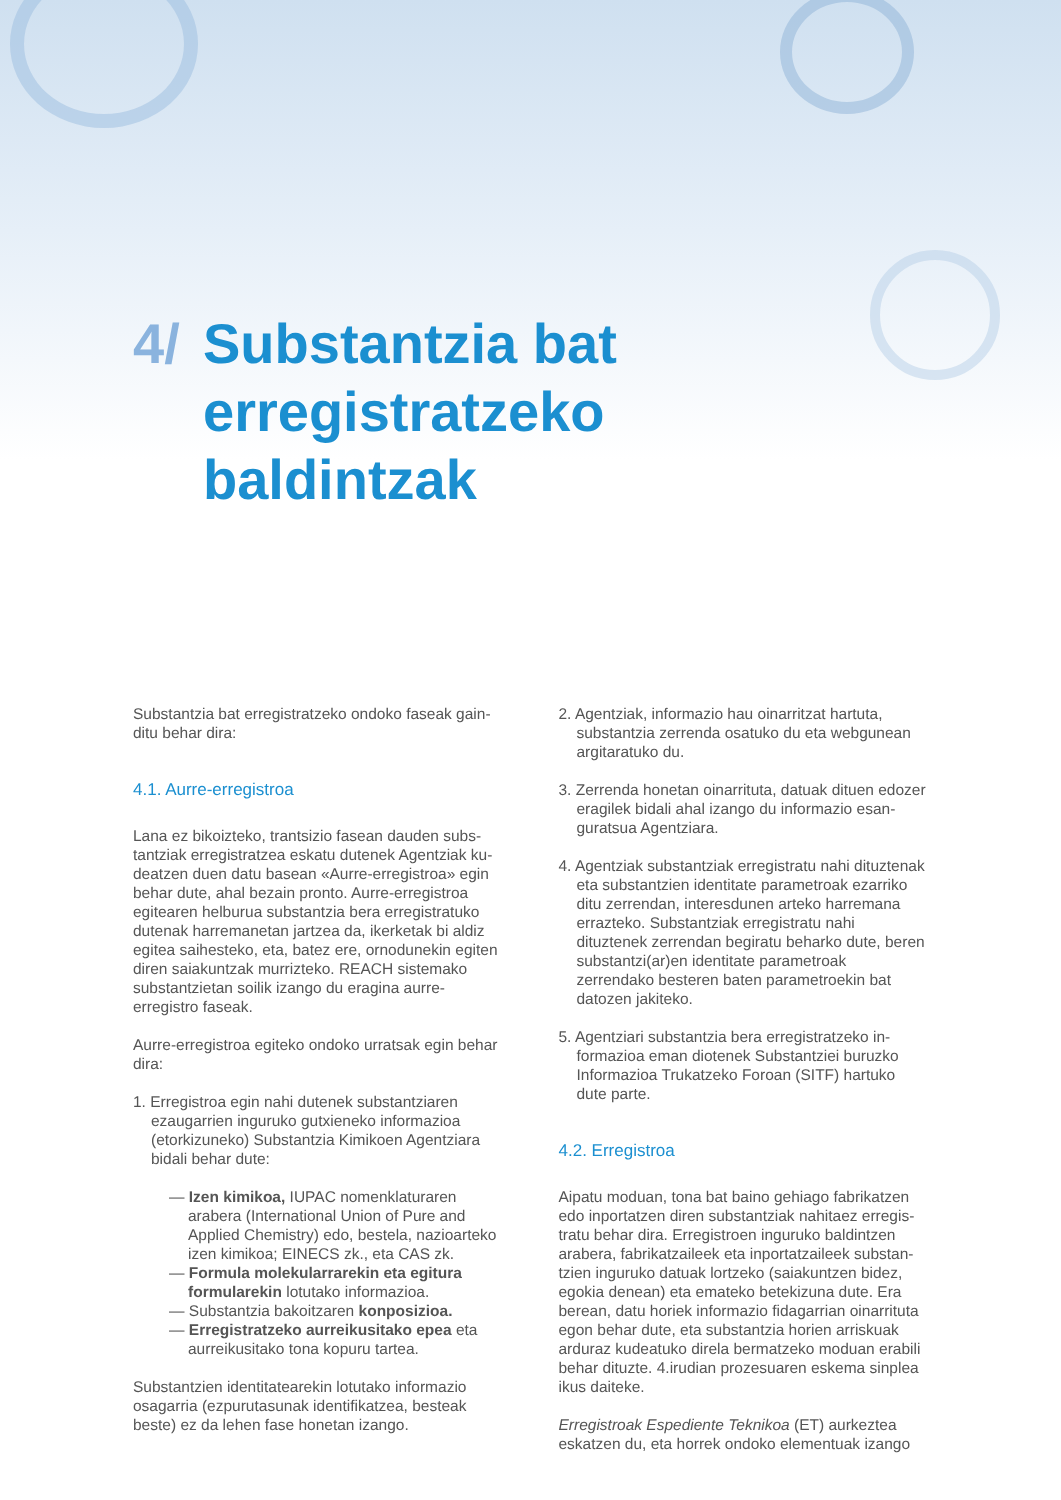4/ Substantzia bat
erregistratzeko
baldintzak
Substantzia bat erregistratzeko ondoko faseak gain­ditu behar dira:
4.1. Aurre-erregistroa
Lana ez bikoizteko, trantsizio fasean dauden subs­tantziak erregistratzea eskatu dutenek Agentziak ku­deatzen duen datu basean «Aurre-erregistroa» egin behar dute, ahal bezain pronto. Aurre-erregistroa egitearen helburua substantzia bera erregistratu­ko dutenak harremanetan jartzea da, ikerketak bi aldiz egitea saihesteko, eta, batez ere, ornodunekin egiten diren saiakuntzak murrizteko. REACH siste­mako substantzietan soilik izango du eragina aurre-erregistro faseak.
Aurre-erregistroa egiteko ondoko urratsak egin behar dira:
1. Erregistroa egin nahi dutenek substantziaren ezaugarrien inguruko gutxieneko informazioa (etorkizuneko) Substantzia Kimikoen Agentziara bidali behar dute:
— Izen kimikoa, IUPAC nomenklaturaren arabera (International Union of Pure and Applied Che­mistry) edo, bestela, nazioarteko izen kimikoa; EINECS zk., eta CAS zk.
— Formula molekularrarekin eta egitura formu­larekin lotutako informazioa.
— Substantzia bakoitzaren konposizioa.
— Erregistratzeko aurreikusitako epea eta aurreikusitako tona kopuru tartea.
Substantzien identitatearekin lotutako informazio osagarria (ezpurutasunak identifikatzea, besteak beste) ez da lehen fase honetan izango.
2. Agentziak, informazio hau oinarritzat hartuta, substantzia zerrenda osatuko du eta webgunean argitaratuko du.
3. Zerrenda honetan oinarrituta, datuak dituen edo­zer eragilek bidali ahal izango du informazio esan­guratsua Agentziara.
4. Agentziak substantziak erregistratu nahi dituz­tenak eta substantzien identitate parametroak ezarriko ditu zerrendan, interesdunen arteko harremana errazteko. Substantziak erregistratu nahi dituztenek zerrendan begiratu beharko dute, beren substantzi(ar)en identitate parametroak zerrendako besteren baten parametroekin bat datozen jakiteko.
5. Agentziari substantzia bera erregistratzeko in­formazioa eman diotenek Substantziei buruzko Informazioa Trukatzeko Foroan (SITF) hartuko dute parte.
4.2. Erregistroa
Aipatu moduan, tona bat baino gehiago fabrikatzen edo inportatzen diren substantziak nahitaez erregis­tratu behar dira. Erregistroen inguruko baldintzen arabera, fabrikatzaileek eta inportatzaileek substan­tzien inguruko datuak lortzeko (saiakuntzen bidez, egokia denean) eta emateko betekizuna dute. Era berean, datu horiek informazio fidagarrian oinarrituta egon behar dute, eta substantzia horien arriskuak arduraz kudeatuko direla bermatzeko moduan erabili behar dituzte. 4.irudian prozesuaren eskema sinplea ikus daiteke.
Erregistroak Espediente Teknikoa (ET) aurkeztea eskatzen du, eta horrek ondoko elementuak izango